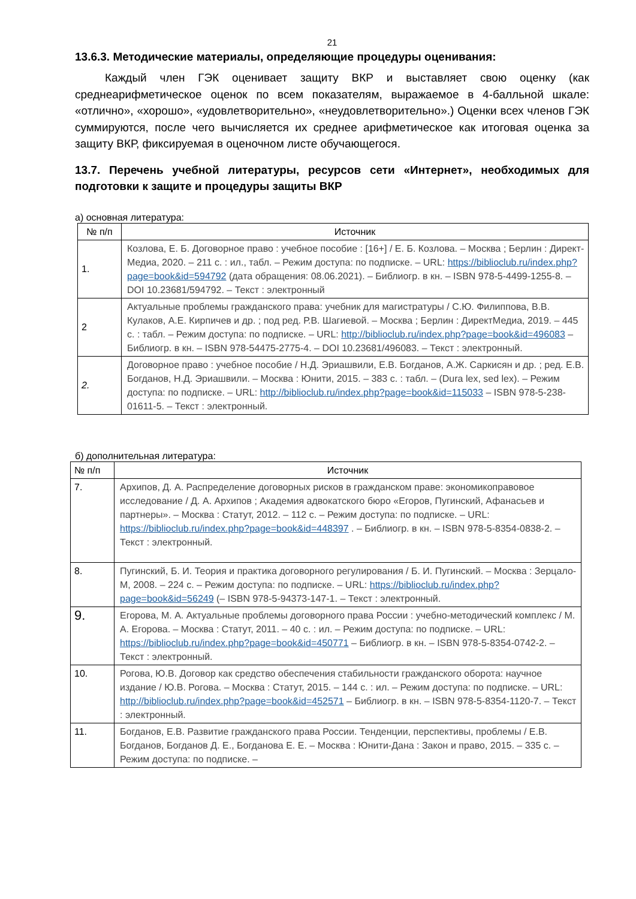21
13.6.3. Методические материалы, определяющие процедуры оценивания:
Каждый член ГЭК оценивает защиту ВКР и выставляет свою оценку (как среднеарифметическое оценок по всем показателям, выражаемое в 4-балльной шкале: «отлично», «хорошо», «удовлетворительно», «неудовлетворительно».) Оценки всех членов ГЭК суммируются, после чего вычисляется их среднее арифметическое как итоговая оценка за защиту ВКР, фиксируемая в оценочном листе обучающегося.
13.7. Перечень учебной литературы, ресурсов сети «Интернет», необходимых для подготовки к защите и процедуры защиты ВКР
а) основная литература:
| № п/п | Источник |
| --- | --- |
| 1. | Козлова, Е. Б. Договорное право : учебное пособие : [16+] / Е. Б. Козлова. – Москва ; Берлин : Директ-Медиа, 2020. – 211 с. : ил., табл. – Режим доступа: по подписке. – URL: https://biblioclub.ru/index.php?page=book&id=594792 (дата обращения: 08.06.2021). – Библиогр. в кн. – ISBN 978-5-4499-1255-8. – DOI 10.23681/594792. – Текст : электронный |
| 2 | Актуальные проблемы гражданского права: учебник для магистратуры / С.Ю. Филиппова, В.В. Кулаков, А.Е. Кирпичев и др. ; под ред. Р.В. Шагиевой. – Москва ; Берлин : ДиректМедиа, 2019. – 445 с. : табл. – Режим доступа: по подписке. – URL: http://biblioclub.ru/index.php?page=book&id=496083 – Библиогр. в кн. – ISBN 978-54475-2775-4. – DOI 10.23681/496083. – Текст : электронный. |
| 2. | Договорное право : учебное пособие / Н.Д. Эриашвили, Е.В. Богданов, А.Ж. Саркисян и др. ; ред. Е.В. Богданов, Н.Д. Эриашвили. – Москва : Юнити, 2015. – 383 с. : табл. – (Dura lex, sed lex). – Режим доступа: по подписке. – URL: http://biblioclub.ru/index.php?page=book&id=115033 – ISBN 978-5-238-01611-5. – Текст : электронный. |
б) дополнительная литература:
| № п/п | Источник |
| --- | --- |
| 7. | Архипов, Д. А. Распределение договорных рисков в гражданском праве: экономикоправовое исследование / Д. А. Архипов ; Академия адвокатского бюро «Егоров, Пугинский, Афанасьев и партнеры». – Москва : Статут, 2012. – 112 с. – Режим доступа: по подписке. – URL: https://biblioclub.ru/index.php?page=book&id=448397 . – Библиогр. в кн. – ISBN 978-5-8354-0838-2. – Текст : электронный. |
| 8. | Пугинский, Б. И. Теория и практика договорного регулирования / Б. И. Пугинский. – Москва : Зерцало-М, 2008. – 224 с. – Режим доступа: по подписке. – URL: https://biblioclub.ru/index.php?page=book&id=56249 (– ISBN 978-5-94373-147-1. – Текст : электронный. |
| 9. | Егорова, М. А. Актуальные проблемы договорного права России : учебно-методический комплекс / М. А. Егорова. – Москва : Статут, 2011. – 40 с. : ил. – Режим доступа: по подписке. – URL: https://biblioclub.ru/index.php?page=book&id=450771 – Библиогр. в кн. – ISBN 978-5-8354-0742-2. – Текст : электронный. |
| 10. | Рогова, Ю.В. Договор как средство обеспечения стабильности гражданского оборота: научное издание / Ю.В. Рогова. – Москва : Статут, 2015. – 144 с. : ил. – Режим доступа: по подписке. – URL: http://biblioclub.ru/index.php?page=book&id=452571 – Библиогр. в кн. – ISBN 978-5-8354-1120-7. – Текст : электронный. |
| 11. | Богданов, Е.В. Развитие гражданского права России. Тенденции, перспективы, проблемы / Е.В. Богданов, Богданов Д. Е., Богданова Е. Е. – Москва : Юнити-Дана : Закон и право, 2015. – 335 с. – Режим доступа: по подписке. – |